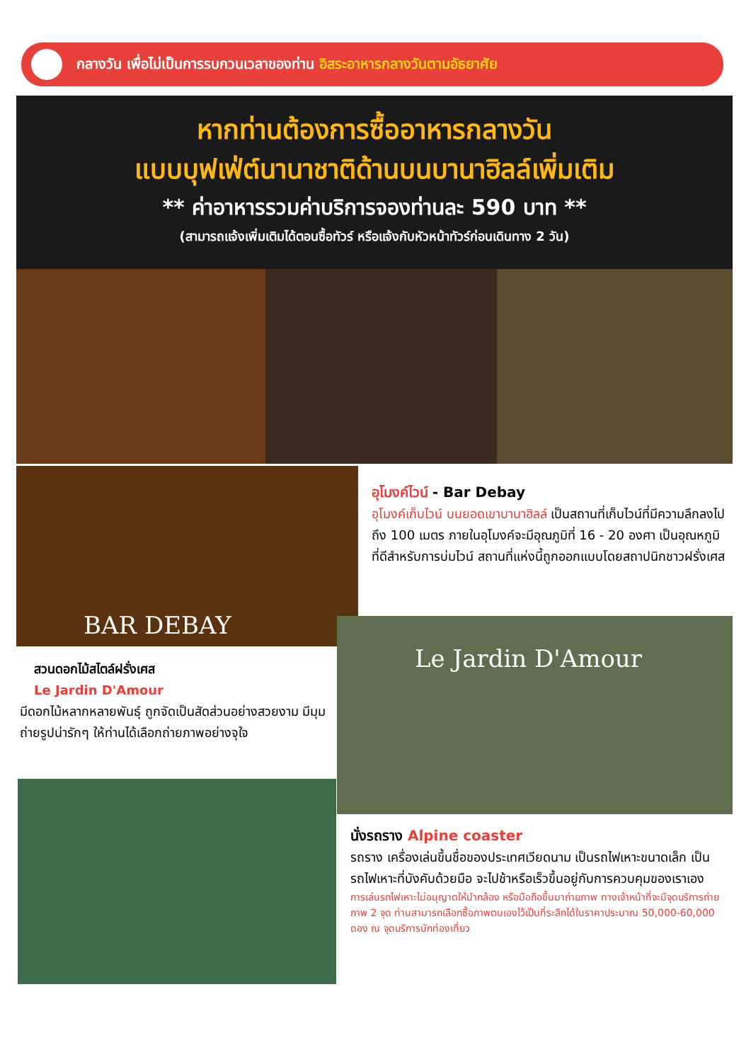กลางวัน เพื่อไม่เป็นการรบกวนเวลาของท่าน อิสระอาหารกลางวันตามอัธยาศัย
หากท่านต้องการซื้ออาหารกลางวัน
แบบบุฟเฟ่ต์นานาชาติด้านบนบานาฮิลล์เพิ่มเติม
** ค่าอาหารรวมค่าบริการจองท่านละ 590 บาท **
(สามารถแจ้งเพิ่มเติมได้ตอนซื้อทัวร์ หรือแจ้งกับหัวหน้าทัวร์ก่อนเดินทาง 2 วัน)
BAR DEBAY
อุโมงค์ไวน์ - Bar Debay
อุโมงค์เก็บไวน์ บนยอดเขาบานาฮิลล์ เป็นสถานที่เก็บไวน์ที่มีความลึกลงไปถึง 100 เมตร ภายในอุโมงค์จะมีอุณภูมิที่ 16 - 20 องศา เป็นอุณหภูมิที่ดีสำหรับการบ่มไวน์ สถานที่แห่งนี้ถูกออกแบบโดยสถาปนิกชาวฝรั่งเศส
Le Jardin D'Amour
สวนดอกไม้สไตล์ฝรั่งเศส
Le Jardin D'Amour
มีดอกไม้หลากหลายพันธุ์ ถูกจัดเป็นสัดส่วนอย่างสวยงาม มีมุมถ่ายรูปน่ารักๆ ให้ท่านได้เลือกถ่ายภาพอย่างจุใจ
นั่งรถราง Alpine coaster
รถราง เครื่องเล่นขึ้นชื่อของประเทศเวียดนาม เป็นรถไฟเหาะขนาดเล็ก เป็นรถไฟเหาะที่บังคับด้วยมือ จะไปช้าหรือเร็วขึ้นอยู่กับการควบคุมของเราเอง
การเล่นรถไฟเหาะไม่อนุญาตให้นำกล้อง หรือมือถือขึ้นมาถ่ายภาพ ทางเจ้าหน้าที่จะมีจุดบริการถ่ายภาพ 2 จุด ท่านสามารถเลือกซื้อภาพตนเองไว้เป็นที่ระลึกได้ในราคาประมาณ 50,000-60,000 ดอง ณ จุดบริการนักท่องเที่ยว